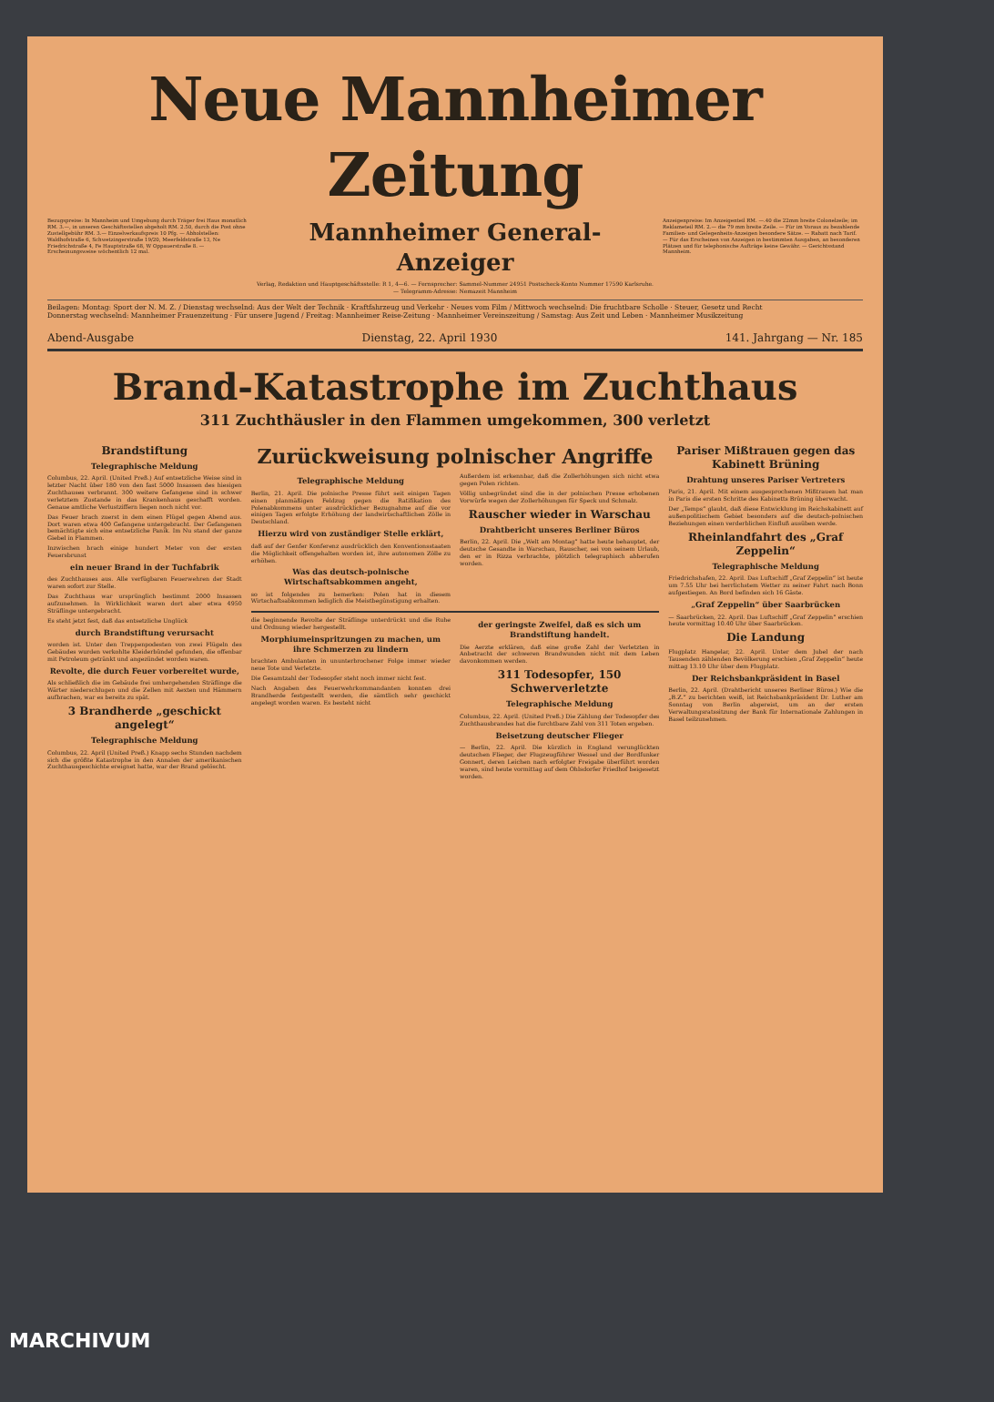Neue Mannheimer Zeitung
Bezugspreise: In Mannheim und Umgebung durch Träger frei Haus monatlich RM. 3.—, in unseren Geschäftsstellen abgeholt RM. 2.50, durch die Post ohne Zustellgebühr RM. 3.— Einzelverkaufspreis 10 Pfg. — Abholstellen: Waldhofstraße 6, Schwetzingerstraße 19/20, Meerfeldstraße 13, Ne Friedrichstraße 4, Fe Hauptstraße 68, W Oppauerstraße 8. — Erscheinungsweise wöchentlich 12 mal.
Mannheimer General-Anzeiger
Verlag, Redaktion und Hauptgeschäftsstelle: R 1, 4—6. — Fernsprecher: Sammel-Nummer 24951 Postscheck-Konto Nummer 17590 Karlsruhe. — Telegramm-Adresse: Nemazeit Mannheim
Anzeigenpreise: Im Anzeigenteil RM. —.40 die 22mm breite Colonelzeile; im Reklameteil RM. 2.— die 79 mm breite Zeile. — Für im Voraus zu bezahlende Familien- und Gelegenheits-Anzeigen besondere Sätze. — Rabatt nach Tarif. — Für das Erscheinen von Anzeigen in bestimmten Ausgaben, an besonderen Plätzen und für telephonische Aufträge keine Gewähr. — Gerichtsstand Mannheim.
Beilagen: Montag: Sport der N. M. Z. / Dienstag wechselnd: Aus der Welt der Technik · Kraftfahrzeug und Verkehr · Neues vom Film / Mittwoch wechselnd: Die fruchtbare Scholle · Steuer, Gesetz und Recht
Donnerstag wechselnd: Mannheimer Frauenzeitung · Für unsere Jugend / Freitag: Mannheimer Reise-Zeitung · Mannheimer Vereinszeitung / Samstag: Aus Zeit und Leben · Mannheimer Musikzeitung
Abend-Ausgabe Dienstag, 22. April 1930 141. Jahrgang — Nr. 185
Brand-Katastrophe im Zuchthaus
311 Zuchthäusler in den Flammen umgekommen, 300 verletzt
Brandstiftung
Telegraphische Meldung
Columbus, 22. April. (United Preß.) Auf entsetzliche Weise sind in letzter Nacht über 180 von den fast 5000 Insassen des hiesigen Zuchthauses verbrannt. 300 weitere Gefangene sind in schwer verletztem Zustande in das Krankenhaus geschafft worden. Genaue amtliche Verlustziffern liegen noch nicht vor.
Das Feuer brach zuerst in dem einen Flügel gegen Abend aus. Dort waren etwa 400 Gefangene untergebracht. Der Gefangenen bemächtigte sich eine entsetzliche Panik. Im Nu stand der ganze Giebel in Flammen.
Inzwischen brach einige hundert Meter von der ersten Feuersbrunst
ein neuer Brand in der Tuchfabrik
des Zuchthauses aus. Alle verfügbaren Feuerwehren der Stadt waren sofort zur Stelle.
Das Zuchthaus war ursprünglich bestimmt 2000 Insassen aufzunehmen. In Wirklichkeit waren dort aber etwa 4950 Sträflinge untergebracht.
Es steht jetzt fest, daß das entsetzliche Unglück
durch Brandstiftung verursacht
worden ist. Unter den Treppenpodesten von zwei Flügeln des Gebäudes wurden verkohlte Kleiderbündel gefunden, die offenbar mit Petroleum getränkt und angezündet worden waren.
Revolte, die durch Feuer vorbereitet wurde,
Als schließlich die im Gebäude frei umhergehenden Sträflinge die Wärter niederschlugen und die Zellen mit Aexten und Hämmern aufbrachen, war es bereits zu spät.
3 Brandherde „geschickt angelegt“
Telegraphische Meldung
Columbus, 22. April (United Preß.) Knapp sechs Stunden nachdem sich die größte Katastrophe in den Annalen der amerikanischen Zuchthausgeschichte ereignet hatte, war der Brand gelöscht.
Zurückweisung polnischer Angriffe
Telegraphische Meldung
Berlin, 21. April. Die polnische Presse führt seit einigen Tagen einen planmäßigen Feldzug gegen die Ratifikation des Polenabkommens unter ausdrücklicher Bezugnahme auf die vor einigen Tagen erfolgte Erhöhung der landwirtschaftlichen Zölle in Deutschland.
Hierzu wird von zuständiger Stelle erklärt,
daß auf der Genfer Konferenz ausdrücklich den Konventionsstaaten die Möglichkeit offengehalten worden ist, ihre autonomen Zölle zu erhöhen.
Was das deutsch-polnische Wirtschaftsabkommen angeht,
so ist folgendes zu bemerken: Polen hat in diesem Wirtschaftsabkommen lediglich die Meistbegünstigung erhalten.
Außerdem ist erkennbar, daß die Zollerhöhungen sich nicht etwa gegen Polen richten.
Völlig unbegründet sind die in der polnischen Presse erhobenen Vorwürfe wegen der Zollerhöhungen für Speck und Schmalz.
Rauscher wieder in Warschau
Drahtbericht unseres Berliner Büros
Berlin, 22. April. Die „Welt am Montag“ hatte heute behauptet, der deutsche Gesandte in Warschau, Rauscher, sei von seinem Urlaub, den er in Rizza verbrachte, plötzlich telegraphisch abberufen worden.
die beginnende Revolte der Sträflinge unterdrückt und die Ruhe und Ordnung wieder hergestellt.
Morphiumeinspritzungen zu machen, um ihre Schmerzen zu lindern
brachten Ambulanten in ununterbrochener Folge immer wieder neue Tote und Verletzte.
Die Gesamtzahl der Todesopfer steht noch immer nicht fest.
Nach Angaben des Feuerwehrkommandanten konnten drei Brandherde festgestellt werden, die sämtlich sehr geschickt angelegt worden waren. Es besteht nicht
der geringste Zweifel, daß es sich um Brandstiftung handelt.
Die Aerzte erklären, daß eine große Zahl der Verletzten in Anbetracht der schweren Brandwunden nicht mit dem Leben davonkommen werden.
311 Todesopfer, 150 Schwerverletzte
Telegraphische Meldung
Columbus, 22. April. (United Preß.) Die Zählung der Todesopfer des Zuchthausbrandes hat die furchtbare Zahl von 311 Toten ergeben.
Beisetzung deutscher Flieger
— Berlin, 22. April. Die kürzlich in England verunglückten deutschen Flieger, der Flugzeugführer Wessel und der Bordfunker Gonnert, deren Leichen nach erfolgter Freigabe überführt worden waren, sind heute vormittag auf dem Ohlsdorfer Friedhof beigesetzt worden.
Pariser Mißtrauen gegen das Kabinett Brüning
Drahtung unseres Pariser Vertreters
Paris, 21. April. Mit einem ausgesprochenen Mißtrauen hat man in Paris die ersten Schritte des Kabinetts Brüning überwacht.
Der „Temps“ glaubt, daß diese Entwicklung im Reichskabinett auf außenpolitischem Gebiet besonders auf die deutsch-polnischen Beziehungen einen verderblichen Einfluß ausüben werde.
Rheinlandfahrt des „Graf Zeppelin“
Telegraphische Meldung
Friedrichshafen, 22. April. Das Luftschiff „Graf Zeppelin“ ist heute um 7.55 Uhr bei herrlichstem Wetter zu seiner Fahrt nach Bonn aufgestiegen. An Bord befinden sich 16 Gäste.
„Graf Zeppelin“ über Saarbrücken
— Saarbrücken, 22. April. Das Luftschiff „Graf Zeppelin“ erschien heute vormittag 10.40 Uhr über Saarbrücken.
Die Landung
Flugplatz Hangelar, 22. April. Unter dem Jubel der nach Tausenden zählenden Bevölkerung erschien „Graf Zeppelin“ heute mittag 13.10 Uhr über dem Flugplatz.
Der Reichsbankpräsident in Basel
Berlin, 22. April. (Drahtbericht unseres Berliner Büros.) Wie die „B.Z.“ zu berichten weiß, ist Reichsbankpräsident Dr. Luther am Sonntag von Berlin abgereist, um an der ersten Verwaltungsratssitzung der Bank für Internationale Zahlungen in Basel teilzunehmen.
MARCHIVUM